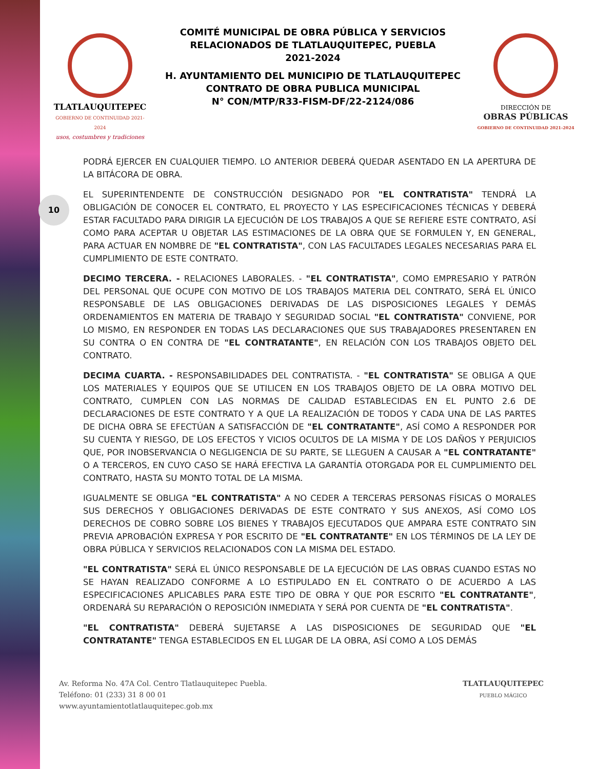10
TLATLAUQUITEPEC
GOBIERNO DE CONTINUIDAD 2021-2024
usos, costumbres y tradiciones
COMITÉ MUNICIPAL DE OBRA PÚBLICA Y SERVICIOS
RELACIONADOS DE TLATLAUQUITEPEC, PUEBLA
2021-2024
H. AYUNTAMIENTO DEL MUNICIPIO DE TLATLAUQUITEPEC
CONTRATO DE OBRA PUBLICA MUNICIPAL
N° CON/MTP/R33-FISM-DF/22-2124/086
DIRECCIÓN DE
OBRAS PÚBLICAS
GOBIERNO DE CONTINUIDAD 2021-2024
PODRÁ EJERCER EN CUALQUIER TIEMPO. LO ANTERIOR DEBERÁ QUEDAR ASENTADO EN LA APERTURA DE LA BITÁCORA DE OBRA.
EL SUPERINTENDENTE DE CONSTRUCCIÓN DESIGNADO POR "EL CONTRATISTA" TENDRÁ LA OBLIGACIÓN DE CONOCER EL CONTRATO, EL PROYECTO Y LAS ESPECIFICACIONES TÉCNICAS Y DEBERÁ ESTAR FACULTADO PARA DIRIGIR LA EJECUCIÓN DE LOS TRABAJOS A QUE SE REFIERE ESTE CONTRATO, ASÍ COMO PARA ACEPTAR U OBJETAR LAS ESTIMACIONES DE LA OBRA QUE SE FORMULEN Y, EN GENERAL, PARA ACTUAR EN NOMBRE DE "EL CONTRATISTA", CON LAS FACULTADES LEGALES NECESARIAS PARA EL CUMPLIMIENTO DE ESTE CONTRATO.
DECIMO TERCERA. - RELACIONES LABORALES. - "EL CONTRATISTA", COMO EMPRESARIO Y PATRÓN DEL PERSONAL QUE OCUPE CON MOTIVO DE LOS TRABAJOS MATERIA DEL CONTRATO, SERÁ EL ÚNICO RESPONSABLE DE LAS OBLIGACIONES DERIVADAS DE LAS DISPOSICIONES LEGALES Y DEMÁS ORDENAMIENTOS EN MATERIA DE TRABAJO Y SEGURIDAD SOCIAL "EL CONTRATISTA" CONVIENE, POR LO MISMO, EN RESPONDER EN TODAS LAS DECLARACIONES QUE SUS TRABAJADORES PRESENTAREN EN SU CONTRA O EN CONTRA DE "EL CONTRATANTE", EN RELACIÓN CON LOS TRABAJOS OBJETO DEL CONTRATO.
DECIMA CUARTA. - RESPONSABILIDADES DEL CONTRATISTA. - "EL CONTRATISTA" SE OBLIGA A QUE LOS MATERIALES Y EQUIPOS QUE SE UTILICEN EN LOS TRABAJOS OBJETO DE LA OBRA MOTIVO DEL CONTRATO, CUMPLEN CON LAS NORMAS DE CALIDAD ESTABLECIDAS EN EL PUNTO 2.6 DE DECLARACIONES DE ESTE CONTRATO Y A QUE LA REALIZACIÓN DE TODOS Y CADA UNA DE LAS PARTES DE DICHA OBRA SE EFECTÚAN A SATISFACCIÓN DE "EL CONTRATANTE", ASÍ COMO A RESPONDER POR SU CUENTA Y RIESGO, DE LOS EFECTOS Y VICIOS OCULTOS DE LA MISMA Y DE LOS DAÑOS Y PERJUICIOS QUE, POR INOBSERVANCIA O NEGLIGENCIA DE SU PARTE, SE LLEGUEN A CAUSAR A "EL CONTRATANTE" O A TERCEROS, EN CUYO CASO SE HARÁ EFECTIVA LA GARANTÍA OTORGADA POR EL CUMPLIMIENTO DEL CONTRATO, HASTA SU MONTO TOTAL DE LA MISMA.
IGUALMENTE SE OBLIGA "EL CONTRATISTA" A NO CEDER A TERCERAS PERSONAS FÍSICAS O MORALES SUS DERECHOS Y OBLIGACIONES DERIVADAS DE ESTE CONTRATO Y SUS ANEXOS, ASÍ COMO LOS DERECHOS DE COBRO SOBRE LOS BIENES Y TRABAJOS EJECUTADOS QUE AMPARA ESTE CONTRATO SIN PREVIA APROBACIÓN EXPRESA Y POR ESCRITO DE "EL CONTRATANTE" EN LOS TÉRMINOS DE LA LEY DE OBRA PÚBLICA Y SERVICIOS RELACIONADOS CON LA MISMA DEL ESTADO.
"EL CONTRATISTA" SERÁ EL ÚNICO RESPONSABLE DE LA EJECUCIÓN DE LAS OBRAS CUANDO ESTAS NO SE HAYAN REALIZADO CONFORME A LO ESTIPULADO EN EL CONTRATO O DE ACUERDO A LAS ESPECIFICACIONES APLICABLES PARA ESTE TIPO DE OBRA Y QUE POR ESCRITO "EL CONTRATANTE", ORDENARÁ SU REPARACIÓN O REPOSICIÓN INMEDIATA Y SERÁ POR CUENTA DE "EL CONTRATISTA".
"EL CONTRATISTA" DEBERÁ SUJETARSE A LAS DISPOSICIONES DE SEGURIDAD QUE "EL CONTRATANTE" TENGA ESTABLECIDOS EN EL LUGAR DE LA OBRA, ASÍ COMO A LOS DEMÁS
Av. Reforma No. 47A Col. Centro Tlatlauquitepec Puebla.
Teléfono: 01 (233) 31 8 00 01
www.ayuntamientotlatlauquitepec.gob.mx
TLATLAUQUITEPEC
PUEBLO MÁGICO